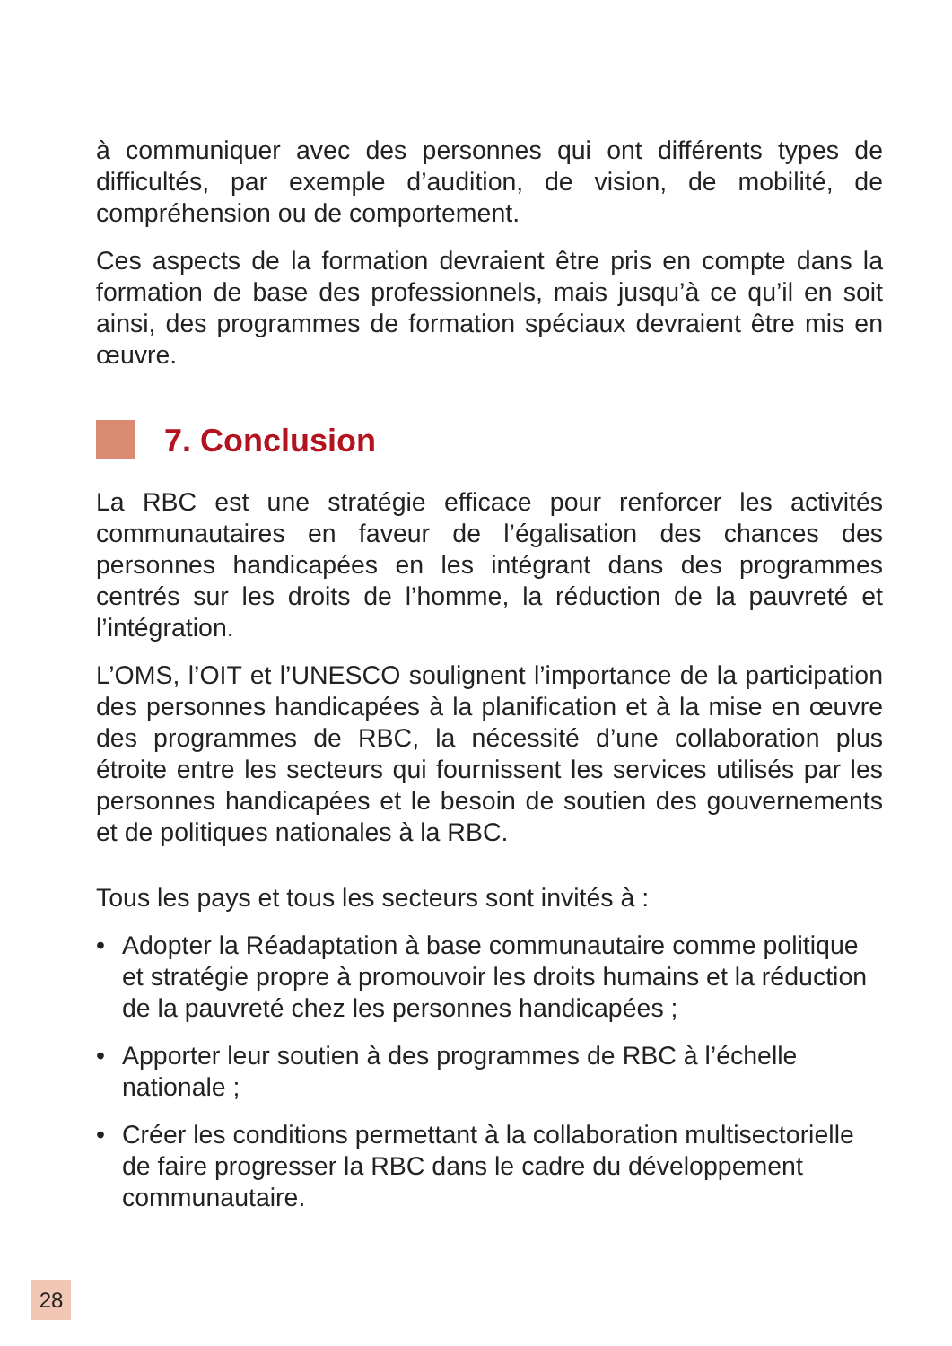à communiquer avec des personnes qui ont différents types de difficultés, par exemple d’audition, de vision, de mobilité, de compréhension ou de comportement.
Ces aspects de la formation devraient être pris en compte dans la formation de base des professionnels, mais jusqu’à ce qu’il en soit ainsi, des programmes de formation spéciaux devraient être mis en œuvre.
7. Conclusion
La RBC est une stratégie efficace pour renforcer les activités communautaires en faveur de l’égalisation des chances des personnes handicapées en les intégrant dans des programmes centrés sur les droits de l’homme, la réduction de la pauvreté et l’intégration.
L’OMS, l’OIT et l’UNESCO soulignent l’importance de la participation des personnes handicapées à la planification et à la mise en œuvre des programmes de RBC, la nécessité d’une collaboration plus étroite entre les secteurs qui fournissent les services utilisés par les personnes handicapées et le besoin de soutien des gouvernements et de politiques nationales à la RBC.
Tous les pays et tous les secteurs sont invités à :
• Adopter la Réadaptation à base communautaire comme politique et stratégie propre à promouvoir les droits humains et la réduction de la pauvreté chez les personnes handicapées ;
• Apporter leur soutien à des programmes de RBC à l’échelle nationale ;
• Créer les conditions permettant à la collaboration multisectorielle de faire progresser la RBC dans le cadre du développement communautaire.
28